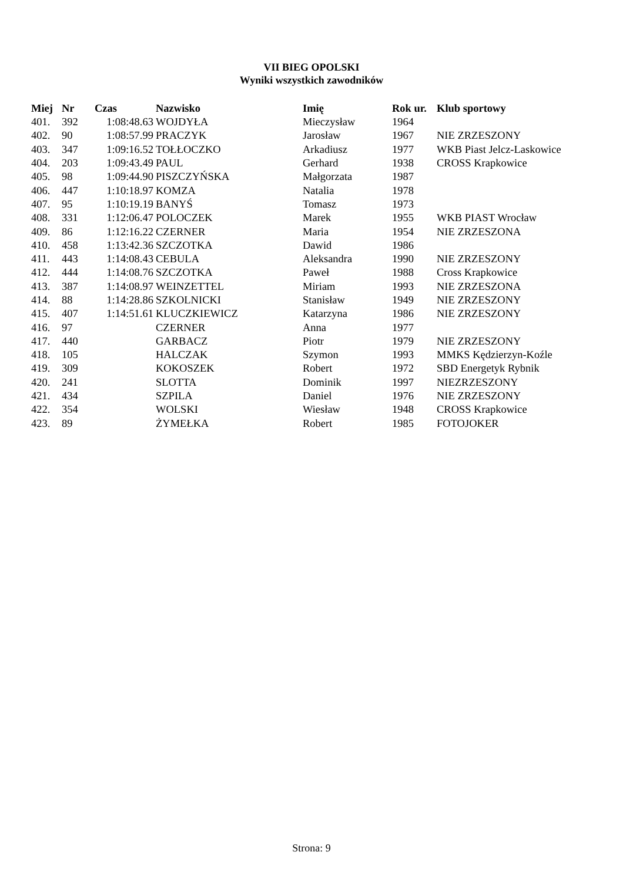VII BIEG OPOLSKI
Wyniki wszystkich zawodników
| Miej | Nr | Czas | Nazwisko | Imię | Rok ur. | Klub sportowy |
| --- | --- | --- | --- | --- | --- | --- |
| 401. | 392 | 1:08:48.63 | WOJDYŁA | Mieczysław | 1964 | |
| 402. | 90 | 1:08:57.99 | PRACZYK | Jarosław | 1967 | NIE ZRZESZONY |
| 403. | 347 | 1:09:16.52 | TOŁŁOCZKO | Arkadiusz | 1977 | WKB Piast Jelcz-Laskowice |
| 404. | 203 | 1:09:43.49 | PAUL | Gerhard | 1938 | CROSS Krapkowice |
| 405. | 98 | 1:09:44.90 | PISZCZYŃSKA | Małgorzata | 1987 | |
| 406. | 447 | 1:10:18.97 | KOMZA | Natalia | 1978 | |
| 407. | 95 | 1:10:19.19 | BANYŚ | Tomasz | 1973 | |
| 408. | 331 | 1:12:06.47 | POLOCZEK | Marek | 1955 | WKB PIAST Wrocław |
| 409. | 86 | 1:12:16.22 | CZERNER | Maria | 1954 | NIE ZRZESZONA |
| 410. | 458 | 1:13:42.36 | SZCZOTKA | Dawid | 1986 | |
| 411. | 443 | 1:14:08.43 | CEBULA | Aleksandra | 1990 | NIE ZRZESZONY |
| 412. | 444 | 1:14:08.76 | SZCZOTKA | Paweł | 1988 | Cross Krapkowice |
| 413. | 387 | 1:14:08.97 | WEINZETTEL | Miriam | 1993 | NIE ZRZESZONA |
| 414. | 88 | 1:14:28.86 | SZKOLNICKI | Stanisław | 1949 | NIE ZRZESZONY |
| 415. | 407 | 1:14:51.61 | KLUCZKIEWICZ | Katarzyna | 1986 | NIE ZRZESZONY |
| 416. | 97 | | CZERNER | Anna | 1977 | |
| 417. | 440 | | GARBACZ | Piotr | 1979 | NIE ZRZESZONY |
| 418. | 105 | | HALCZAK | Szymon | 1993 | MMKS Kędzierzyn-Koźle |
| 419. | 309 | | KOKOSZEK | Robert | 1972 | SBD Energetyk Rybnik |
| 420. | 241 | | SLOTTA | Dominik | 1997 | NIEZRZESZONY |
| 421. | 434 | | SZPILA | Daniel | 1976 | NIE ZRZESZONY |
| 422. | 354 | | WOLSKI | Wiesław | 1948 | CROSS Krapkowice |
| 423. | 89 | | ŻYMEŁKA | Robert | 1985 | FOTOJOKER |
Strona: 9